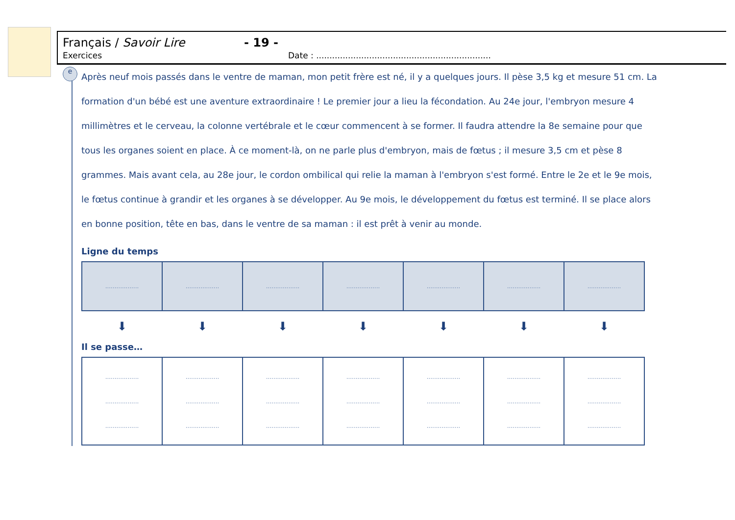Français / Savoir Lire - 19 -
Exercices Date : ..................................................................
e
Après neuf mois passés dans le ventre de maman, mon petit frère est né, il y a quelques jours. Il pèse 3,5 kg et mesure 51 cm. La formation d'un bébé est une aventure extraordinaire ! Le premier jour a lieu la fécondation. Au 24e jour, l'embryon mesure 4 millimètres et le cerveau, la colonne vertébrale et le cœur commencent à se former. Il faudra attendre la 8e semaine pour que tous les organes soient en place. À ce moment-là, on ne parle plus d'embryon, mais de fœtus ; il mesure 3,5 cm et pèse 8 grammes. Mais avant cela, au 28e jour, le cordon ombilical qui relie la maman à l'embryon s'est formé. Entre le 2e et le 9e mois, le fœtus continue à grandir et les organes à se développer. Au 9e mois, le développement du fœtus est terminé. Il se place alors en bonne position, tête en bas, dans le ventre de sa maman : il est prêt à venir au monde.
Ligne du temps
| .................. | .................. | .................. | .................. | .................. | .................. | .................. |
| ⬇ | ⬇ | ⬇ | ⬇ | ⬇ | ⬇ | ⬇ |
Il se passe…
| .................. .................. .................. | .................. .................. .................. | .................. .................. .................. | .................. .................. .................. | .................. .................. .................. | .................. .................. .................. | .................. .................. .................. |